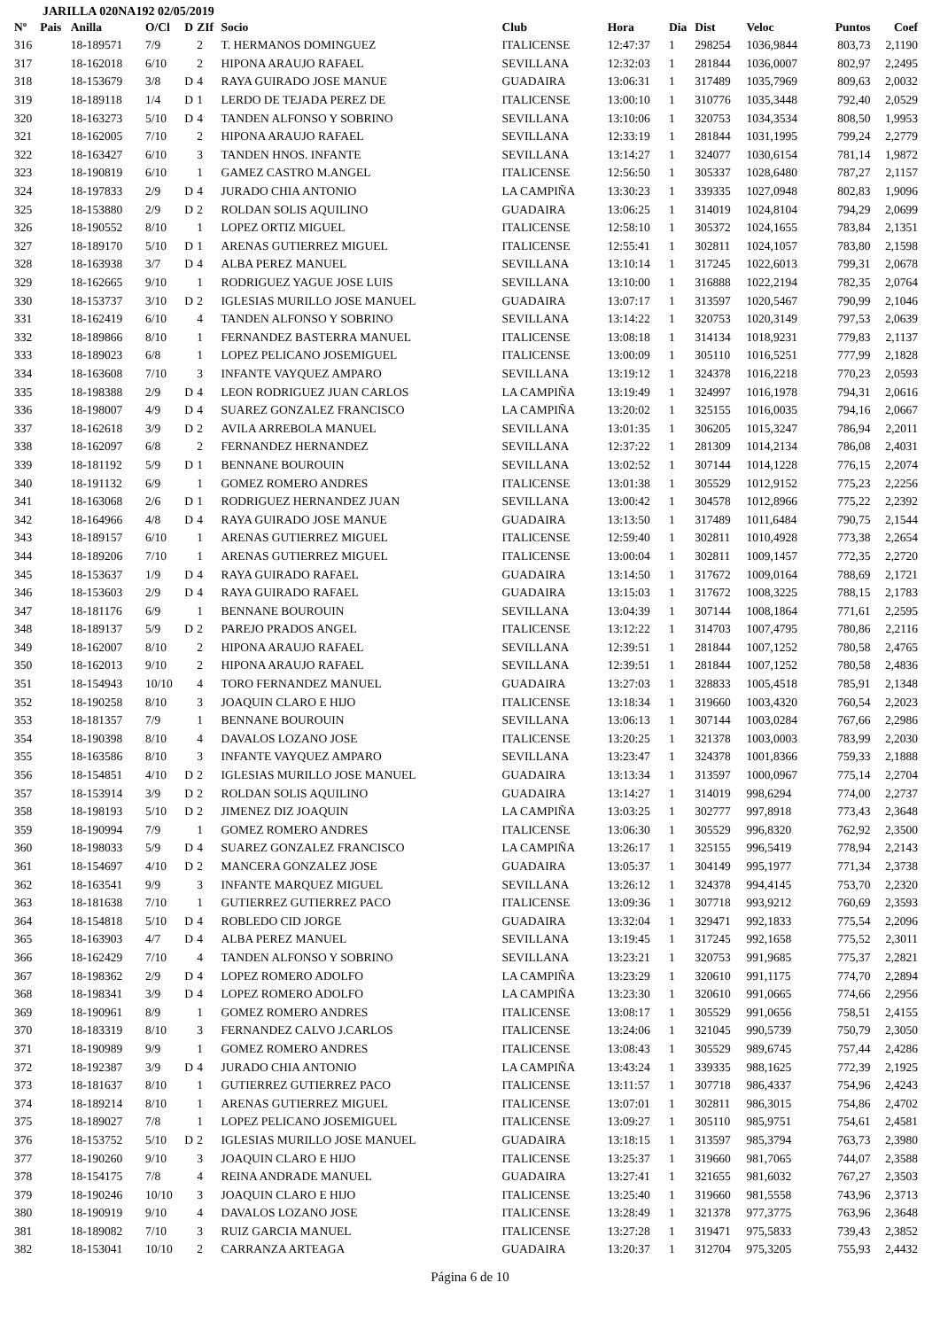JARILLA 020NA192 02/05/2019
| Nº | Pais | Anilla | O/Cl | D | ZIf | Socio | Club | Hora | Dia | Dist | Veloc | Puntos | Coef |
| --- | --- | --- | --- | --- | --- | --- | --- | --- | --- | --- | --- | --- | --- |
| 316 | | 18-189571 | 7/9 | | 2 | T. HERMANOS DOMINGUEZ | ITALICENSE | 12:47:37 | 1 | 298254 | 1036,9844 | 803,73 | 2,1190 |
| 317 | | 18-162018 | 6/10 | | 2 | HIPONA ARAUJO RAFAEL | SEVILLANA | 12:32:03 | 1 | 281844 | 1036,0007 | 802,97 | 2,2495 |
| 318 | | 18-153679 | 3/8 | D | 4 | RAYA GUIRADO JOSE MANUE | GUADAIRA | 13:06:31 | 1 | 317489 | 1035,7969 | 809,63 | 2,0032 |
| 319 | | 18-189118 | 1/4 | D | 1 | LERDO DE TEJADA PEREZ DE | ITALICENSE | 13:00:10 | 1 | 310776 | 1035,3448 | 792,40 | 2,0529 |
| 320 | | 18-163273 | 5/10 | D | 4 | TANDEN ALFONSO Y SOBRINO | SEVILLANA | 13:10:06 | 1 | 320753 | 1034,3534 | 808,50 | 1,9953 |
| 321 | | 18-162005 | 7/10 | | 2 | HIPONA ARAUJO RAFAEL | SEVILLANA | 12:33:19 | 1 | 281844 | 1031,1995 | 799,24 | 2,2779 |
| 322 | | 18-163427 | 6/10 | | 3 | TANDEN HNOS. INFANTE | SEVILLANA | 13:14:27 | 1 | 324077 | 1030,6154 | 781,14 | 1,9872 |
| 323 | | 18-190819 | 6/10 | | 1 | GAMEZ CASTRO M.ANGEL | ITALICENSE | 12:56:50 | 1 | 305337 | 1028,6480 | 787,27 | 2,1157 |
| 324 | | 18-197833 | 2/9 | D | 4 | JURADO CHIA ANTONIO | LA CAMPIÑA | 13:30:23 | 1 | 339335 | 1027,0948 | 802,83 | 1,9096 |
| 325 | | 18-153880 | 2/9 | D | 2 | ROLDAN SOLIS AQUILINO | GUADAIRA | 13:06:25 | 1 | 314019 | 1024,8104 | 794,29 | 2,0699 |
| 326 | | 18-190552 | 8/10 | | 1 | LOPEZ ORTIZ MIGUEL | ITALICENSE | 12:58:10 | 1 | 305372 | 1024,1655 | 783,84 | 2,1351 |
| 327 | | 18-189170 | 5/10 | D | 1 | ARENAS GUTIERREZ MIGUEL | ITALICENSE | 12:55:41 | 1 | 302811 | 1024,1057 | 783,80 | 2,1598 |
| 328 | | 18-163938 | 3/7 | D | 4 | ALBA PEREZ MANUEL | SEVILLANA | 13:10:14 | 1 | 317245 | 1022,6013 | 799,31 | 2,0678 |
| 329 | | 18-162665 | 9/10 | | 1 | RODRIGUEZ YAGUE JOSE LUIS | SEVILLANA | 13:10:00 | 1 | 316888 | 1022,2194 | 782,35 | 2,0764 |
| 330 | | 18-153737 | 3/10 | D | 2 | IGLESIAS MURILLO JOSE MANUEL | GUADAIRA | 13:07:17 | 1 | 313597 | 1020,5467 | 790,99 | 2,1046 |
| 331 | | 18-162419 | 6/10 | | 4 | TANDEN ALFONSO Y SOBRINO | SEVILLANA | 13:14:22 | 1 | 320753 | 1020,3149 | 797,53 | 2,0639 |
| 332 | | 18-189866 | 8/10 | | 1 | FERNANDEZ BASTERRA MANUEL | ITALICENSE | 13:08:18 | 1 | 314134 | 1018,9231 | 779,83 | 2,1137 |
| 333 | | 18-189023 | 6/8 | | 1 | LOPEZ PELICANO JOSEMIGUEL | ITALICENSE | 13:00:09 | 1 | 305110 | 1016,5251 | 777,99 | 2,1828 |
| 334 | | 18-163608 | 7/10 | | 3 | INFANTE VAYQUEZ AMPARO | SEVILLANA | 13:19:12 | 1 | 324378 | 1016,2218 | 770,23 | 2,0593 |
| 335 | | 18-198388 | 2/9 | D | 4 | LEON RODRIGUEZ JUAN CARLOS | LA CAMPIÑA | 13:19:49 | 1 | 324997 | 1016,1978 | 794,31 | 2,0616 |
| 336 | | 18-198007 | 4/9 | D | 4 | SUAREZ GONZALEZ FRANCISCO | LA CAMPIÑA | 13:20:02 | 1 | 325155 | 1016,0035 | 794,16 | 2,0667 |
| 337 | | 18-162618 | 3/9 | D | 2 | AVILA ARREBOLA MANUEL | SEVILLANA | 13:01:35 | 1 | 306205 | 1015,3247 | 786,94 | 2,2011 |
| 338 | | 18-162097 | 6/8 | | 2 | FERNANDEZ HERNANDEZ | SEVILLANA | 12:37:22 | 1 | 281309 | 1014,2134 | 786,08 | 2,4031 |
| 339 | | 18-181192 | 5/9 | D | 1 | BENNANE BOUROUIN | SEVILLANA | 13:02:52 | 1 | 307144 | 1014,1228 | 776,15 | 2,2074 |
| 340 | | 18-191132 | 6/9 | | 1 | GOMEZ ROMERO ANDRES | ITALICENSE | 13:01:38 | 1 | 305529 | 1012,9152 | 775,23 | 2,2256 |
| 341 | | 18-163068 | 2/6 | D | 1 | RODRIGUEZ HERNANDEZ JUAN | SEVILLANA | 13:00:42 | 1 | 304578 | 1012,8966 | 775,22 | 2,2392 |
| 342 | | 18-164966 | 4/8 | D | 4 | RAYA GUIRADO JOSE MANUE | GUADAIRA | 13:13:50 | 1 | 317489 | 1011,6484 | 790,75 | 2,1544 |
| 343 | | 18-189157 | 6/10 | | 1 | ARENAS GUTIERREZ MIGUEL | ITALICENSE | 12:59:40 | 1 | 302811 | 1010,4928 | 773,38 | 2,2654 |
| 344 | | 18-189206 | 7/10 | | 1 | ARENAS GUTIERREZ MIGUEL | ITALICENSE | 13:00:04 | 1 | 302811 | 1009,1457 | 772,35 | 2,2720 |
| 345 | | 18-153637 | 1/9 | D | 4 | RAYA GUIRADO RAFAEL | GUADAIRA | 13:14:50 | 1 | 317672 | 1009,0164 | 788,69 | 2,1721 |
| 346 | | 18-153603 | 2/9 | D | 4 | RAYA GUIRADO RAFAEL | GUADAIRA | 13:15:03 | 1 | 317672 | 1008,3225 | 788,15 | 2,1783 |
| 347 | | 18-181176 | 6/9 | | 1 | BENNANE BOUROUIN | SEVILLANA | 13:04:39 | 1 | 307144 | 1008,1864 | 771,61 | 2,2595 |
| 348 | | 18-189137 | 5/9 | D | 2 | PAREJO PRADOS ANGEL | ITALICENSE | 13:12:22 | 1 | 314703 | 1007,4795 | 780,86 | 2,2116 |
| 349 | | 18-162007 | 8/10 | | 2 | HIPONA ARAUJO RAFAEL | SEVILLANA | 12:39:51 | 1 | 281844 | 1007,1252 | 780,58 | 2,4765 |
| 350 | | 18-162013 | 9/10 | | 2 | HIPONA ARAUJO RAFAEL | SEVILLANA | 12:39:51 | 1 | 281844 | 1007,1252 | 780,58 | 2,4836 |
| 351 | | 18-154943 | 10/10 | | 4 | TORO FERNANDEZ MANUEL | GUADAIRA | 13:27:03 | 1 | 328833 | 1005,4518 | 785,91 | 2,1348 |
| 352 | | 18-190258 | 8/10 | | 3 | JOAQUIN CLARO E HIJO | ITALICENSE | 13:18:34 | 1 | 319660 | 1003,4320 | 760,54 | 2,2023 |
| 353 | | 18-181357 | 7/9 | | 1 | BENNANE BOUROUIN | SEVILLANA | 13:06:13 | 1 | 307144 | 1003,0284 | 767,66 | 2,2986 |
| 354 | | 18-190398 | 8/10 | | 4 | DAVALOS LOZANO JOSE | ITALICENSE | 13:20:25 | 1 | 321378 | 1003,0003 | 783,99 | 2,2030 |
| 355 | | 18-163586 | 8/10 | | 3 | INFANTE VAYQUEZ AMPARO | SEVILLANA | 13:23:47 | 1 | 324378 | 1001,8366 | 759,33 | 2,1888 |
| 356 | | 18-154851 | 4/10 | D | 2 | IGLESIAS MURILLO JOSE MANUEL | GUADAIRA | 13:13:34 | 1 | 313597 | 1000,0967 | 775,14 | 2,2704 |
| 357 | | 18-153914 | 3/9 | D | 2 | ROLDAN SOLIS AQUILINO | GUADAIRA | 13:14:27 | 1 | 314019 | 998,6294 | 774,00 | 2,2737 |
| 358 | | 18-198193 | 5/10 | D | 2 | JIMENEZ DIZ JOAQUIN | LA CAMPIÑA | 13:03:25 | 1 | 302777 | 997,8918 | 773,43 | 2,3648 |
| 359 | | 18-190994 | 7/9 | | 1 | GOMEZ ROMERO ANDRES | ITALICENSE | 13:06:30 | 1 | 305529 | 996,8320 | 762,92 | 2,3500 |
| 360 | | 18-198033 | 5/9 | D | 4 | SUAREZ GONZALEZ FRANCISCO | LA CAMPIÑA | 13:26:17 | 1 | 325155 | 996,5419 | 778,94 | 2,2143 |
| 361 | | 18-154697 | 4/10 | D | 2 | MANCERA GONZALEZ JOSE | GUADAIRA | 13:05:37 | 1 | 304149 | 995,1977 | 771,34 | 2,3738 |
| 362 | | 18-163541 | 9/9 | | 3 | INFANTE MARQUEZ MIGUEL | SEVILLANA | 13:26:12 | 1 | 324378 | 994,4145 | 753,70 | 2,2320 |
| 363 | | 18-181638 | 7/10 | | 1 | GUTIERREZ GUTIERREZ PACO | ITALICENSE | 13:09:36 | 1 | 307718 | 993,9212 | 760,69 | 2,3593 |
| 364 | | 18-154818 | 5/10 | D | 4 | ROBLEDO CID JORGE | GUADAIRA | 13:32:04 | 1 | 329471 | 992,1833 | 775,54 | 2,2096 |
| 365 | | 18-163903 | 4/7 | D | 4 | ALBA PEREZ MANUEL | SEVILLANA | 13:19:45 | 1 | 317245 | 992,1658 | 775,52 | 2,3011 |
| 366 | | 18-162429 | 7/10 | | 4 | TANDEN ALFONSO Y SOBRINO | SEVILLANA | 13:23:21 | 1 | 320753 | 991,9685 | 775,37 | 2,2821 |
| 367 | | 18-198362 | 2/9 | D | 4 | LOPEZ ROMERO ADOLFO | LA CAMPIÑA | 13:23:29 | 1 | 320610 | 991,1175 | 774,70 | 2,2894 |
| 368 | | 18-198341 | 3/9 | D | 4 | LOPEZ ROMERO ADOLFO | LA CAMPIÑA | 13:23:30 | 1 | 320610 | 991,0665 | 774,66 | 2,2956 |
| 369 | | 18-190961 | 8/9 | | 1 | GOMEZ ROMERO ANDRES | ITALICENSE | 13:08:17 | 1 | 305529 | 991,0656 | 758,51 | 2,4155 |
| 370 | | 18-183319 | 8/10 | | 3 | FERNANDEZ CALVO J.CARLOS | ITALICENSE | 13:24:06 | 1 | 321045 | 990,5739 | 750,79 | 2,3050 |
| 371 | | 18-190989 | 9/9 | | 1 | GOMEZ ROMERO ANDRES | ITALICENSE | 13:08:43 | 1 | 305529 | 989,6745 | 757,44 | 2,4286 |
| 372 | | 18-192387 | 3/9 | D | 4 | JURADO CHIA ANTONIO | LA CAMPIÑA | 13:43:24 | 1 | 339335 | 988,1625 | 772,39 | 2,1925 |
| 373 | | 18-181637 | 8/10 | | 1 | GUTIERREZ GUTIERREZ PACO | ITALICENSE | 13:11:57 | 1 | 307718 | 986,4337 | 754,96 | 2,4243 |
| 374 | | 18-189214 | 8/10 | | 1 | ARENAS GUTIERREZ MIGUEL | ITALICENSE | 13:07:01 | 1 | 302811 | 986,3015 | 754,86 | 2,4702 |
| 375 | | 18-189027 | 7/8 | | 1 | LOPEZ PELICANO JOSEMIGUEL | ITALICENSE | 13:09:27 | 1 | 305110 | 985,9751 | 754,61 | 2,4581 |
| 376 | | 18-153752 | 5/10 | D | 2 | IGLESIAS MURILLO JOSE MANUEL | GUADAIRA | 13:18:15 | 1 | 313597 | 985,3794 | 763,73 | 2,3980 |
| 377 | | 18-190260 | 9/10 | | 3 | JOAQUIN CLARO E HIJO | ITALICENSE | 13:25:37 | 1 | 319660 | 981,7065 | 744,07 | 2,3588 |
| 378 | | 18-154175 | 7/8 | | 4 | REINA ANDRADE MANUEL | GUADAIRA | 13:27:41 | 1 | 321655 | 981,6032 | 767,27 | 2,3503 |
| 379 | | 18-190246 | 10/10 | | 3 | JOAQUIN CLARO E HIJO | ITALICENSE | 13:25:40 | 1 | 319660 | 981,5558 | 743,96 | 2,3713 |
| 380 | | 18-190919 | 9/10 | | 4 | DAVALOS LOZANO JOSE | ITALICENSE | 13:28:49 | 1 | 321378 | 977,3775 | 763,96 | 2,3648 |
| 381 | | 18-189082 | 7/10 | | 3 | RUIZ GARCIA MANUEL | ITALICENSE | 13:27:28 | 1 | 319471 | 975,5833 | 739,43 | 2,3852 |
| 382 | | 18-153041 | 10/10 | | 2 | CARRANZA ARTEAGA | GUADAIRA | 13:20:37 | 1 | 312704 | 975,3205 | 755,93 | 2,4432 |
Página 6 de 10